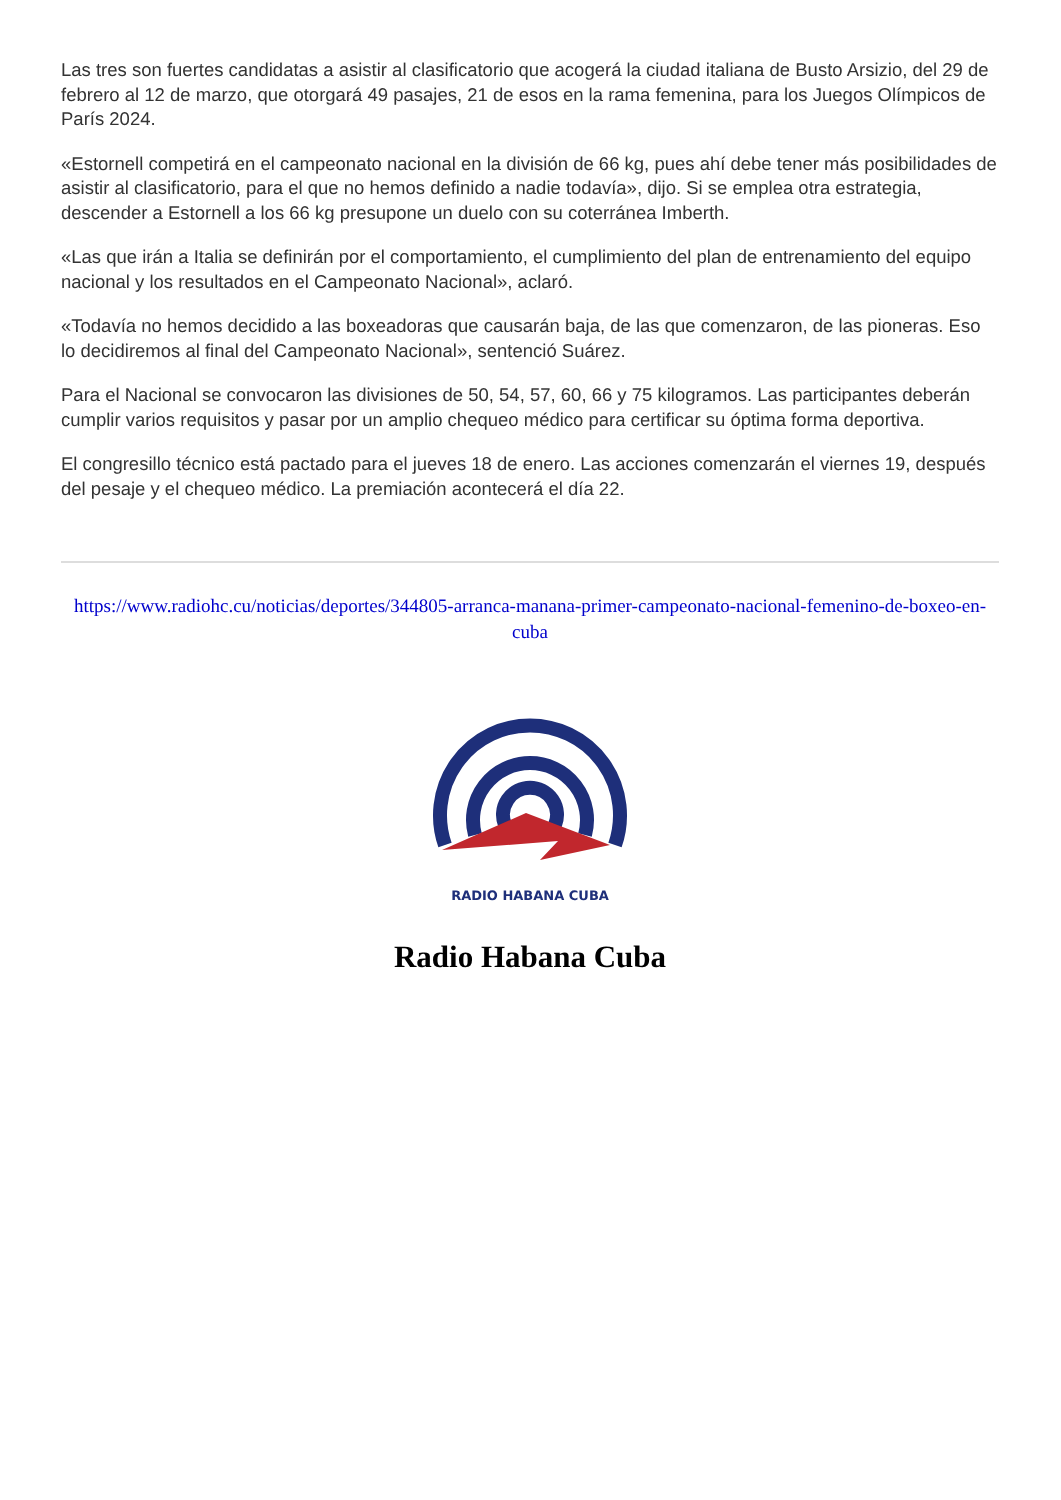Las tres son fuertes candidatas a asistir al clasificatorio que acogerá la ciudad italiana de Busto Arsizio, del 29 de febrero al 12 de marzo, que otorgará 49 pasajes, 21 de esos en la rama femenina, para los Juegos Olímpicos de París 2024.
«Estornell competirá en el campeonato nacional en la división de 66 kg, pues ahí debe tener más posibilidades de asistir al clasificatorio, para el que no hemos definido a nadie todavía», dijo. Si se emplea otra estrategia, descender a Estornell a los 66 kg presupone un duelo con su coterránea Imberth.
«Las que irán a Italia se definirán por el comportamiento, el cumplimiento del plan de entrenamiento del equipo nacional y los resultados en el Campeonato Nacional», aclaró.
«Todavía no hemos decidido a las boxeadoras que causarán baja, de las que comenzaron, de las pioneras. Eso lo decidiremos al final del Campeonato Nacional», sentenció Suárez.
Para el Nacional se convocaron las divisiones de 50, 54, 57, 60, 66 y 75 kilogramos. Las participantes deberán cumplir varios requisitos y pasar por un amplio chequeo médico para certificar su óptima forma deportiva.
El congresillo técnico está pactado para el jueves 18 de enero. Las acciones comenzarán el viernes 19, después del pesaje y el chequeo médico. La premiación acontecerá el día 22.
https://www.radiohc.cu/noticias/deportes/344805-arranca-manana-primer-campeonato-nacional-femenino-de-boxeo-en-cuba
RADIO HABANA CUBA
Radio Habana Cuba